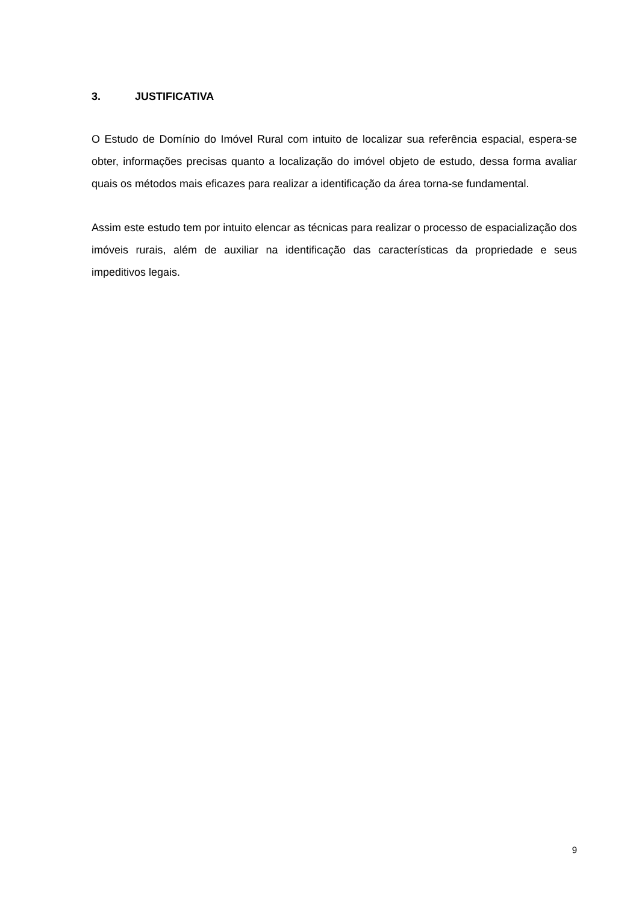3. JUSTIFICATIVA
O Estudo de Domínio do Imóvel Rural com intuito de localizar sua referência espacial, espera-se obter, informações precisas quanto a localização do imóvel objeto de estudo, dessa forma avaliar quais os métodos mais eficazes para realizar a identificação da área torna-se fundamental.
Assim este estudo tem por intuito elencar as técnicas para realizar o processo de espacialização dos imóveis rurais, além de auxiliar na identificação das características da propriedade e seus impeditivos legais.
9